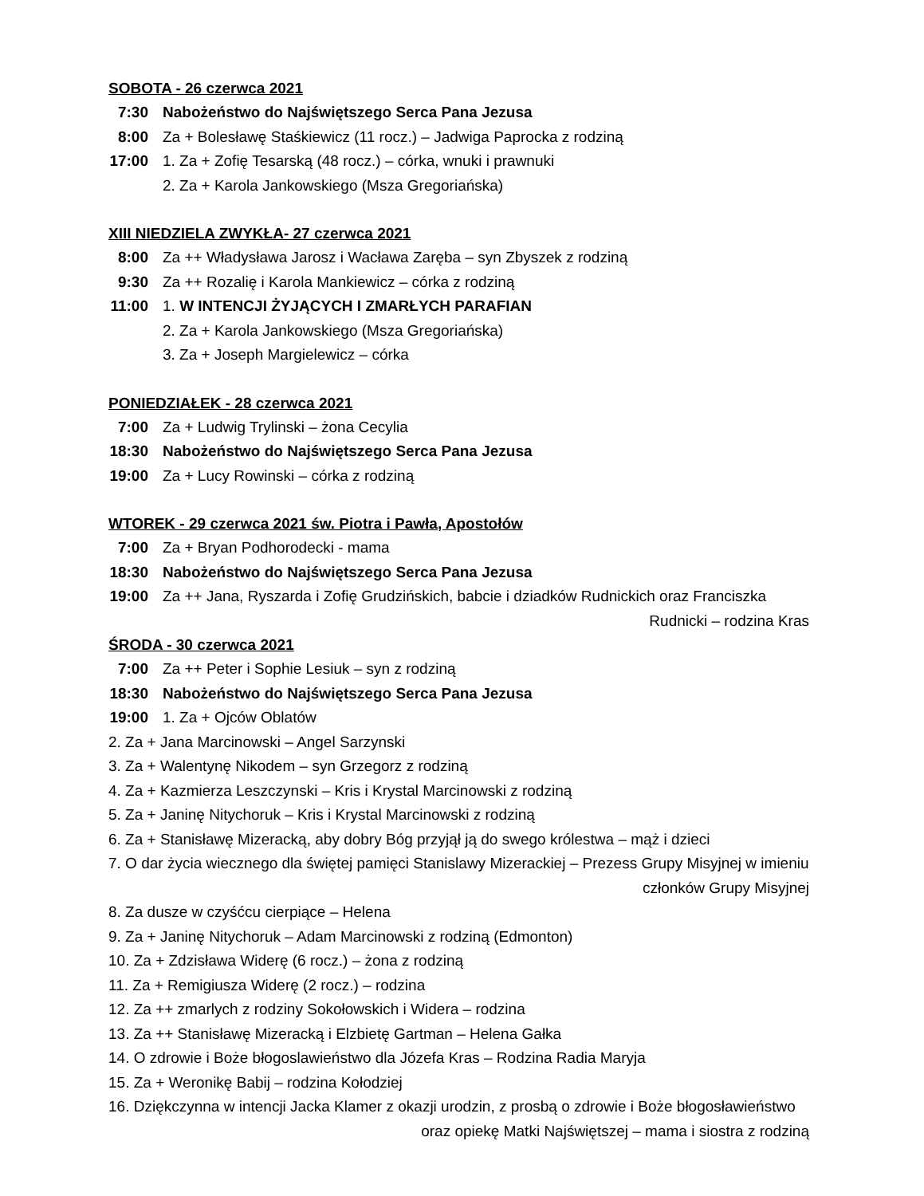SOBOTA - 26 czerwca 2021
7:30 Nabożeństwo do Najświętszego Serca Pana Jezusa
8:00 Za + Bolesławę Staśkiewicz (11 rocz.) – Jadwiga Paprocka z rodziną
17:00 1. Za + Zofię Tesarską (48 rocz.) – córka, wnuki i prawnuki
2. Za + Karola Jankowskiego (Msza Gregoriańska)
XIII NIEDZIELA ZWYKŁA- 27 czerwca 2021
8:00 Za ++ Władysława Jarosz i Wacława Zaręba – syn Zbyszek z rodziną
9:30 Za ++ Rozalię i Karola Mankiewicz – córka z rodziną
11:00 1. W INTENCJI ŻYJĄCYCH I ZMARŁYCH PARAFIAN
2. Za + Karola Jankowskiego (Msza Gregoriańska)
3. Za + Joseph Margielewicz – córka
PONIEDZIAŁEK - 28 czerwca 2021
7:00 Za + Ludwig Trylinski – żona Cecylia
18:30 Nabożeństwo do Najświętszego Serca Pana Jezusa
19:00 Za + Lucy Rowinski – córka z rodziną
WTOREK - 29 czerwca 2021 św. Piotra i Pawła, Apostołów
7:00 Za + Bryan Podhorodecki - mama
18:30 Nabożeństwo do Najświętszego Serca Pana Jezusa
19:00 Za ++ Jana, Ryszarda i Zofię Grudzińskich, babcie i dziadków Rudnickich oraz Franciszka
Rudnicki – rodzina Kras
ŚRODA - 30 czerwca 2021
7:00 Za ++ Peter i Sophie Lesiuk – syn z rodziną
18:30 Nabożeństwo do Najświętszego Serca Pana Jezusa
19:00 1. Za + Ojców Oblatów
2. Za + Jana Marcinowski – Angel Sarzynski
3. Za + Walentynę Nikodem – syn Grzegorz z rodziną
4. Za + Kazmierza Leszczynski – Kris i Krystal Marcinowski z rodziną
5. Za + Janinę Nitychoruk – Kris i Krystal Marcinowski z rodziną
6. Za + Stanisławę Mizeracką, aby dobry Bóg przyjął ją do swego królestwa – mąż i dzieci
7. O dar życia wiecznego dla świętej pamięci Stanislawy Mizerackiej – Prezess Grupy Misyjnej w imieniu
członków Grupy Misyjnej
8. Za dusze w czyśćcu cierpiące – Helena
9. Za + Janinę Nitychoruk – Adam Marcinowski z rodziną (Edmonton)
10. Za + Zdzisława Widerę (6 rocz.) – żona z rodziną
11. Za + Remigiusza Widerę (2 rocz.) – rodzina
12. Za ++ zmarlych z rodziny Sokołowskich i Widera – rodzina
13. Za ++ Stanisławę Mizeracką i Elzbietę Gartman – Helena Gałka
14. O zdrowie i Boże błogoslawieństwo dla Józefa Kras – Rodzina Radia Maryja
15. Za + Weronikę Babij – rodzina Kołodziej
16. Dziękczynna w intencji Jacka Klamer z okazji urodzin, z prosbą o zdrowie i Boże błogosławieństwo
oraz opiekę Matki Najświętszej – mama i siostra z rodziną